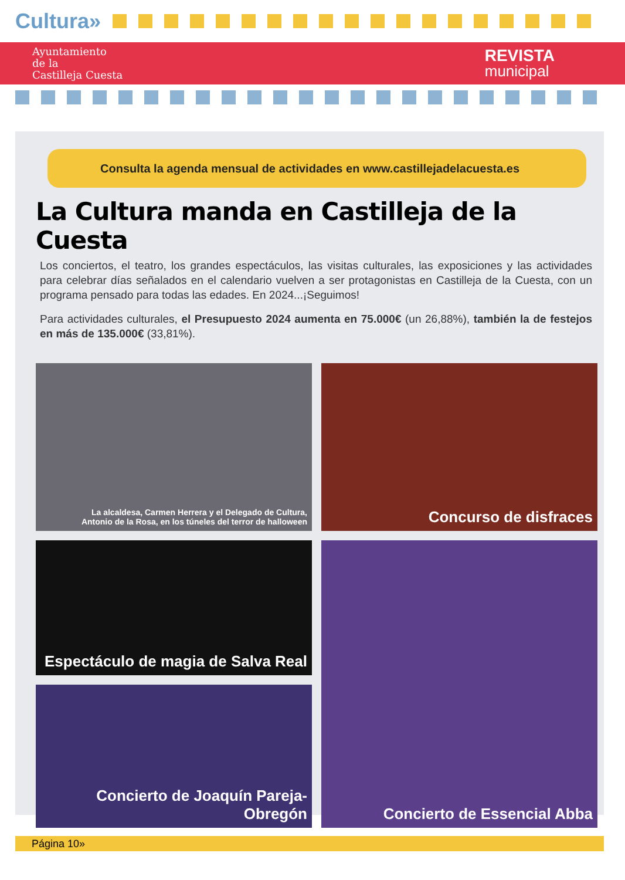Cultura»
Ayuntamiento
de la
Castilleja Cuesta
REVISTA
municipal
Consulta la agenda mensual de actividades en www.castillejadelacuesta.es
La Cultura manda en Castilleja de la Cuesta
Los conciertos, el teatro, los grandes espectáculos, las visitas culturales, las exposiciones y las actividades para celebrar días señalados en el calendario vuelven a ser protagonistas en Castilleja de la Cuesta, con un programa pensado para todas las edades. En 2024...¡Seguimos!
Para actividades culturales, el Presupuesto 2024 aumenta en 75.000€ (un 26,88%), también la de festejos en más de 135.000€ (33,81%).
La alcaldesa, Carmen Herrera y el Delegado de Cultura,
Antonio de la Rosa, en los túneles del terror de halloween
Concurso de disfraces
Espectáculo de magia de Salva Real
Concierto de Essencial Abba
Concierto de Joaquín Pareja-Obregón
Página 10»